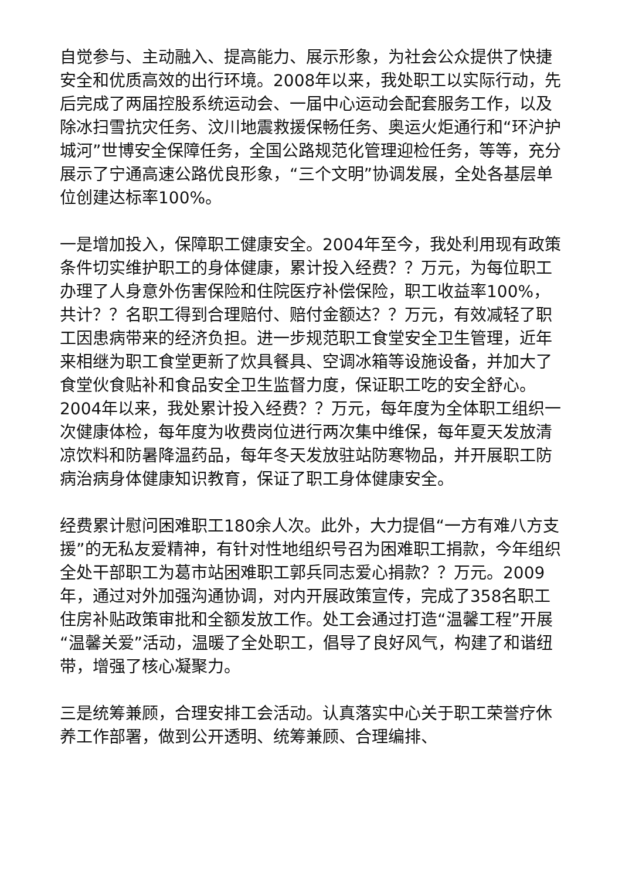自觉参与、主动融入、提高能力、展示形象，为社会公众提供了快捷安全和优质高效的出行环境。2008年以来，我处职工以实际行动，先后完成了两届控股系统运动会、一届中心运动会配套服务工作，以及除冰扫雪抗灾任务、汶川地震救援保畅任务、奥运火炬通行和“环沪护城河”世博安全保障任务，全国公路规范化管理迎检任务，等等，充分展示了宁通高速公路优良形象，“三个文明”协调发展，全处各基层单位创建达标率100%。
一是增加投入，保障职工健康安全。2004年至今，我处利用现有政策条件切实维护职工的身体健康，累计投入经费？？万元，为每位职工办理了人身意外伤害保险和住院医疗补偿保险，职工收益率100%，共计？？名职工得到合理赔付、赔付金额达？？万元，有效减轻了职工因患病带来的经济负担。进一步规范职工食堂安全卫生管理，近年来相继为职工食堂更新了炊具餐具、空调冰箱等设施设备，并加大了食堂伙食贴补和食品安全卫生监督力度，保证职工吃的安全舒心。2004年以来，我处累计投入经费？？万元，每年度为全体职工组织一次健康体检，每年度为收费岗位进行两次集中维保，每年夏天发放清凉饮料和防暑降温药品，每年冬天发放驻站防寒物品，并开展职工防病治病身体健康知识教育，保证了职工身体健康安全。
经费累计慰问困难职工180余人次。此外，大力提倡“一方有难八方支援”的无私友爱精神，有针对性地组织号召为困难职工捐款，今年组织全处干部职工为葛市站困难职工郭兵同志爱心捐款？？万元。2009年，通过对外加强沟通协调，对内开展政策宣传，完成了358名职工住房补贴政策审批和全额发放工作。处工会通过打造“温馨工程”开展“温馨关爱”活动，温暖了全处职工，倡导了良好风气，构建了和谐纽带，增强了核心凝聚力。
三是统筹兼顾，合理安排工会活动。认真落实中心关于职工荣誉疗休养工作部署，做到公开透明、统筹兼顾、合理编排、